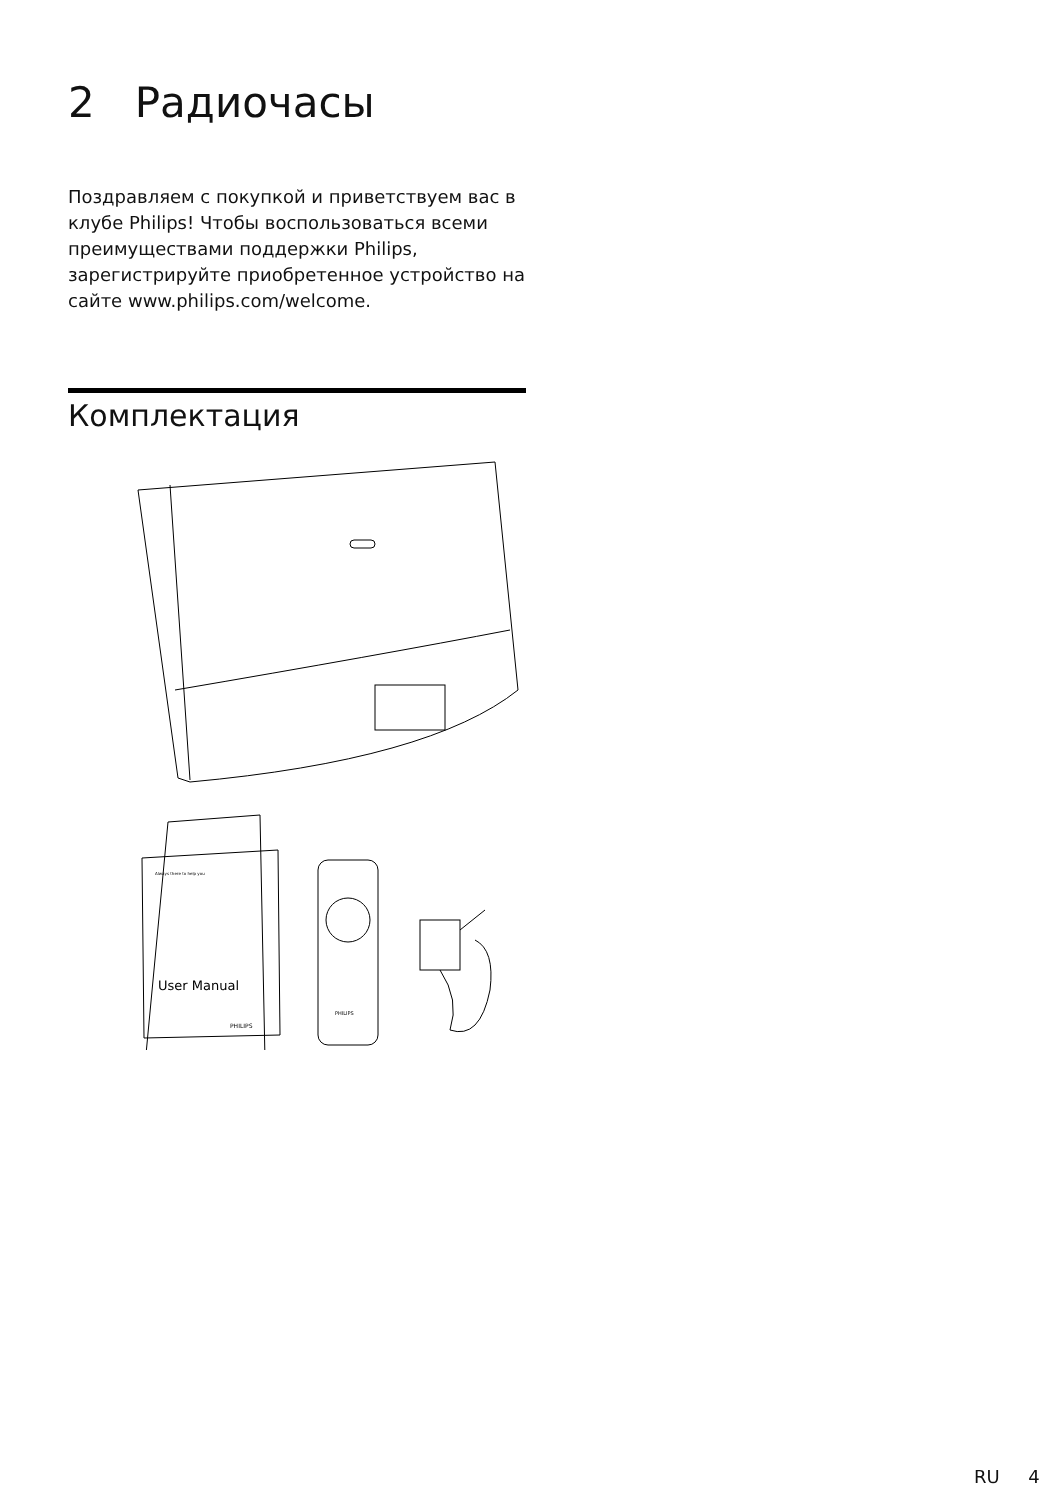2 Радиочасы
Поздравляем с покупкой и приветствуем вас в клубе Philips! Чтобы воспользоваться всеми преимуществами поддержки Philips, зарегистрируйте приобретенное устройство на сайте www.philips.com/welcome.
Комплектация
Always there to help you
User Manual
PHILIPS
PHILIPS
RU 4